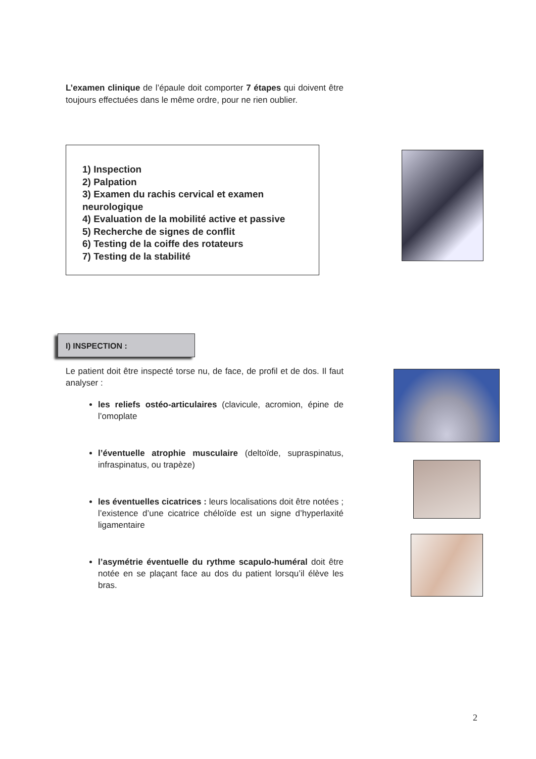L’examen clinique de l’épaule doit comporter 7 étapes qui doivent être toujours effectuées dans le même ordre, pour ne rien oublier.
1) Inspection
2) Palpation
3) Examen du rachis cervical et examen neurologique
4) Evaluation de la mobilité active et passive
5) Recherche de signes de conflit
6) Testing de la coiffe des rotateurs
7) Testing de la stabilité
I) INSPECTION :
Le patient doit être inspecté torse nu, de face, de profil et de dos. Il faut analyser :
les reliefs ostéo-articulaires (clavicule, acromion, épine de l’omoplate
l’éventuelle atrophie musculaire (deltoïde, supraspinatus, infraspinatus, ou trapèze)
les éventuelles cicatrices : leurs localisations doit être notées ; l’existence d’une cicatrice chéloïde est un signe d’hyperlaxité ligamentaire
l’asymétrie éventuelle du rythme scapulo-huméral doit être notée en se plaçant face au dos du patient lorsqu’il élève les bras.
2